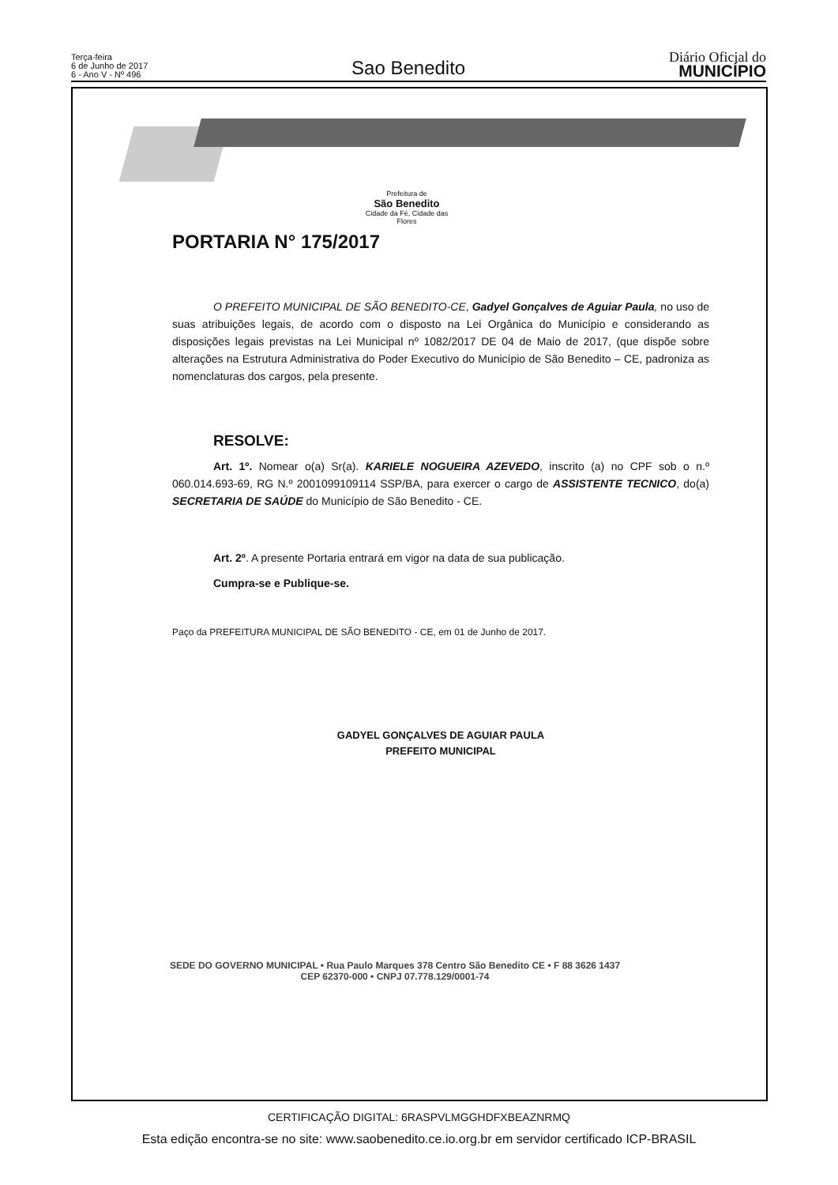Terça-feira
6 de Junho de 2017
6 - Ano V - Nº 496
Sao Benedito
Diário Oficial do
MUNICÍPIO
Prefeitura de
São Benedito
Cidade da Fé, Cidade das Flores
PORTARIA N° 175/2017
O PREFEITO MUNICIPAL DE SÃO BENEDITO-CE, Gadyel Gonçalves de Aguiar Paula, no uso de suas atribuições legais, de acordo com o disposto na Lei Orgânica do Município e considerando as disposições legais previstas na Lei Municipal nº 1082/2017 DE 04 de Maio de 2017, (que dispõe sobre alterações na Estrutura Administrativa do Poder Executivo do Município de São Benedito – CE, padroniza as nomenclaturas dos cargos, pela presente.
RESOLVE:
Art. 1º. Nomear o(a) Sr(a). KARIELE NOGUEIRA AZEVEDO, inscrito (a) no CPF sob o n.º 060.014.693-69, RG N.º 2001099109114 SSP/BA, para exercer o cargo de ASSISTENTE TECNICO, do(a) SECRETARIA DE SAÚDE do Município de São Benedito - CE.
Art. 2º. A presente Portaria entrará em vigor na data de sua publicação.
Cumpra-se e Publique-se.
Paço da PREFEITURA MUNICIPAL DE SÃO BENEDITO - CE, em 01 de Junho de 2017.
GADYEL GONÇALVES DE AGUIAR PAULA
PREFEITO MUNICIPAL
SEDE DO GOVERNO MUNICIPAL • Rua Paulo Marques 378 Centro São Benedito CE • F 88 3626 1437
CEP 62370-000 • CNPJ 07.778.129/0001-74
CERTIFICAÇÃO DIGITAL: 6RASPVLMGGHDFXBEAZNRMQ
Esta edição encontra-se no site: www.saobenedito.ce.io.org.br em servidor certificado ICP-BRASIL